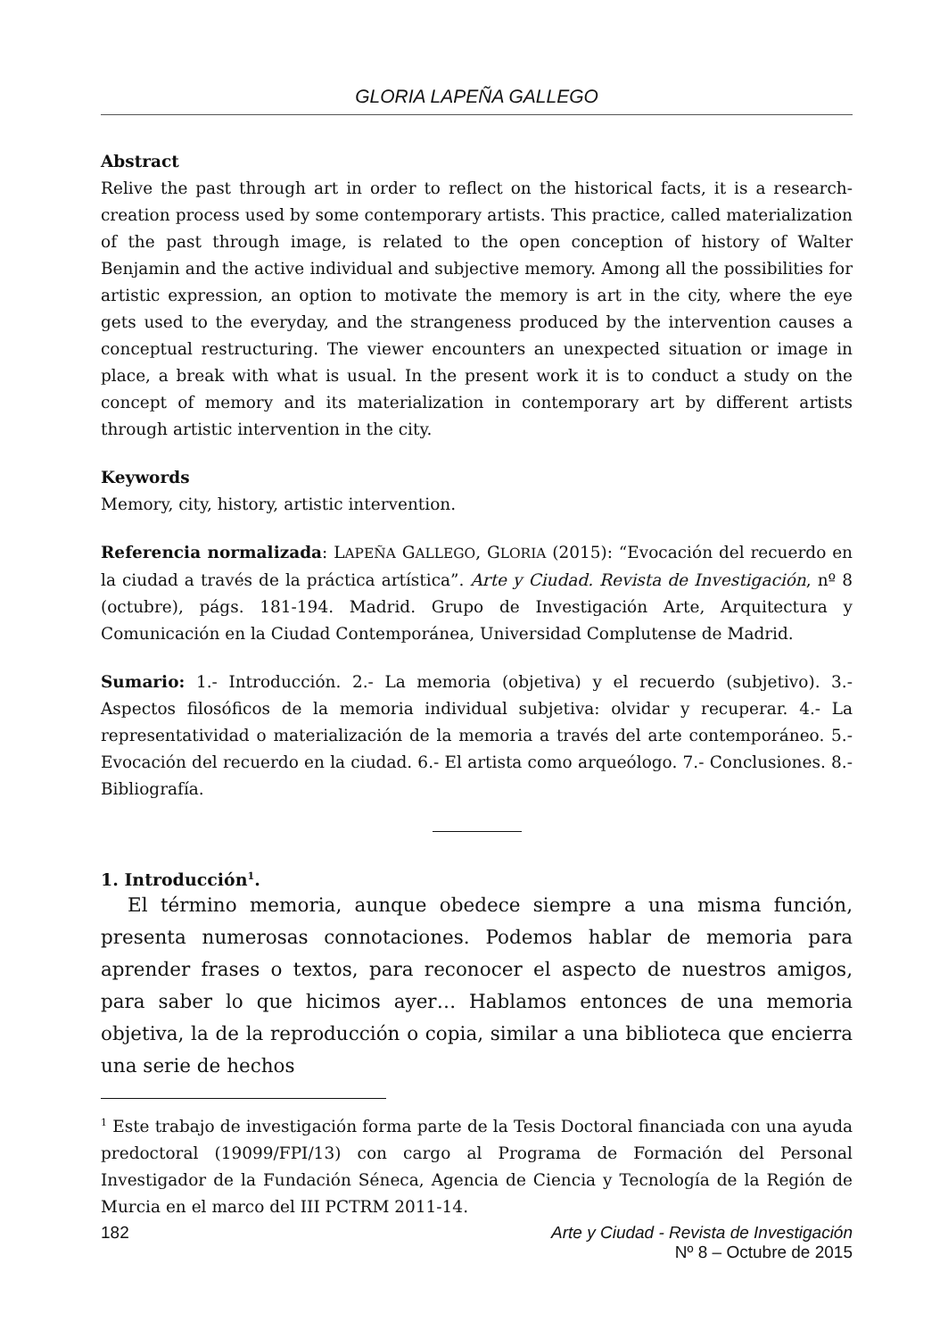GLORIA LAPEÑA GALLEGO
Abstract
Relive the past through art in order to reflect on the historical facts, it is a research-creation process used by some contemporary artists. This practice, called materialization of the past through image, is related to the open conception of history of Walter Benjamin and the active individual and subjective memory. Among all the possibilities for artistic expression, an option to motivate the memory is art in the city, where the eye gets used to the everyday, and the strangeness produced by the intervention causes a conceptual restructuring. The viewer encounters an unexpected situation or image in place, a break with what is usual. In the present work it is to conduct a study on the concept of memory and its materialization in contemporary art by different artists through artistic intervention in the city.
Keywords
Memory, city, history, artistic intervention.
Referencia normalizada: LAPEÑA GALLEGO, GLORIA (2015): “Evocación del recuerdo en la ciudad a través de la práctica artística”. Arte y Ciudad. Revista de Investigación, nº 8 (octubre), págs. 181-194. Madrid. Grupo de Investigación Arte, Arquitectura y Comunicación en la Ciudad Contemporánea, Universidad Complutense de Madrid.
Sumario: 1.- Introducción. 2.- La memoria (objetiva) y el recuerdo (subjetivo). 3.- Aspectos filosóficos de la memoria individual subjetiva: olvidar y recuperar. 4.- La representatividad o materialización de la memoria a través del arte contemporáneo. 5.- Evocación del recuerdo en la ciudad. 6.- El artista como arqueólogo. 7.- Conclusiones. 8.- Bibliografía.
1. Introducción<sup>1</sup>.
El término memoria, aunque obedece siempre a una misma función, presenta numerosas connotaciones. Podemos hablar de memoria para aprender frases o textos, para reconocer el aspecto de nuestros amigos, para saber lo que hicimos ayer… Hablamos entonces de una memoria objetiva, la de la reproducción o copia, similar a una biblioteca que encierra una serie de hechos
<sup>1</sup> Este trabajo de investigación forma parte de la Tesis Doctoral financiada con una ayuda predoctoral (19099/FPI/13) con cargo al Programa de Formación del Personal Investigador de la Fundación Séneca, Agencia de Ciencia y Tecnología de la Región de Murcia en el marco del III PCTRM 2011-14.
182 Arte y Ciudad - Revista de Investigación
Nº 8 – Octubre de 2015